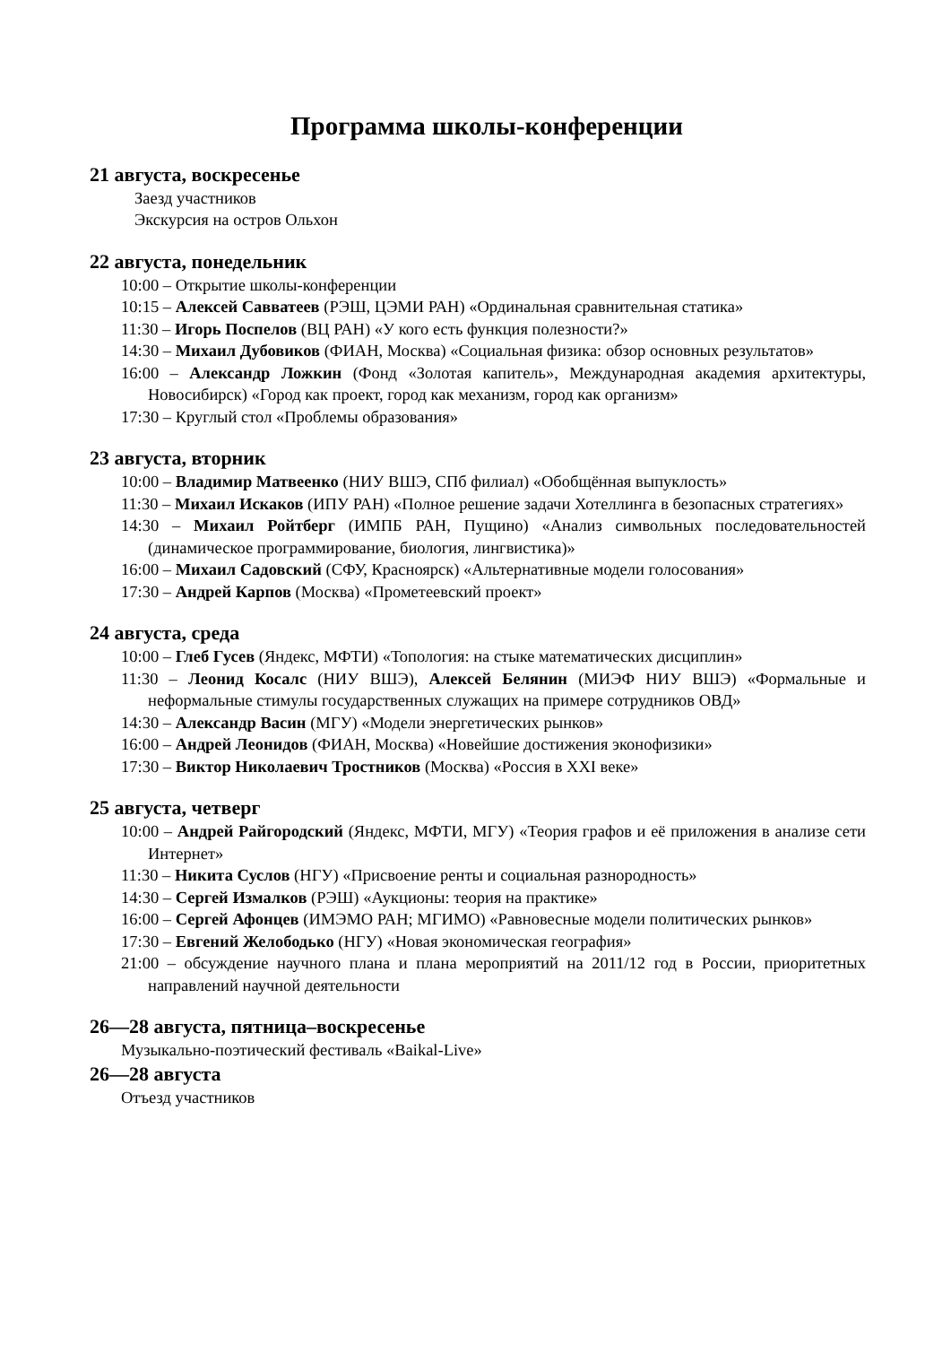Программа школы-конференции
21 августа, воскресенье
Заезд участников
Экскурсия на остров Ольхон
22 августа, понедельник
10:00 – Открытие школы-конференции
10:15 – Алексей Савватеев (РЭШ, ЦЭМИ РАН) «Ординальная сравнительная статика»
11:30 – Игорь Поспелов (ВЦ РАН) «У кого есть функция полезности?»
14:30 – Михаил Дубовиков (ФИАН, Москва) «Социальная физика: обзор основных результатов»
16:00 – Александр Ложкин (Фонд «Золотая капитель», Международная академия архитектуры, Новосибирск) «Город как проект, город как механизм, город как организм»
17:30 – Круглый стол «Проблемы образования»
23 августа, вторник
10:00 – Владимир Матвеенко (НИУ ВШЭ, СПб филиал) «Обобщённая выпуклость»
11:30 – Михаил Искаков (ИПУ РАН) «Полное решение задачи Хотеллинга в безопасных стратегиях»
14:30 – Михаил Ройтберг (ИМПБ РАН, Пущино) «Анализ символьных последовательностей (динамическое программирование, биология, лингвистика)»
16:00 – Михаил Садовский (СФУ, Красноярск) «Альтернативные модели голосования»
17:30 – Андрей Карпов (Москва) «Прометеевский проект»
24 августа, среда
10:00 – Глеб Гусев (Яндекс, МФТИ) «Топология: на стыке математических дисциплин»
11:30 – Леонид Косалс (НИУ ВШЭ), Алексей Белянин (МИЭФ НИУ ВШЭ) «Формальные и неформальные стимулы государственных служащих на примере сотрудников ОВД»
14:30 – Александр Васин (МГУ) «Модели энергетических рынков»
16:00 – Андрей Леонидов (ФИАН, Москва) «Новейшие достижения эконофизики»
17:30 – Виктор Николаевич Тростников (Москва) «Россия в XXI веке»
25 августа, четверг
10:00 – Андрей Райгородский (Яндекс, МФТИ, МГУ) «Теория графов и её приложения в анализе сети Интернет»
11:30 – Никита Суслов (НГУ) «Присвоение ренты и социальная разнородность»
14:30 – Сергей Измалков (РЭШ) «Аукционы: теория на практике»
16:00 – Сергей Афонцев (ИМЭМО РАН; МГИМО) «Равновесные модели политических рынков»
17:30 – Евгений Желободько (НГУ) «Новая экономическая география»
21:00 – обсуждение научного плана и плана мероприятий на 2011/12 год в России, приоритетных направлений научной деятельности
26—28 августа, пятница–воскресенье
Музыкально-поэтический фестиваль «Baikal-Live»
26—28 августа
Отъезд участников